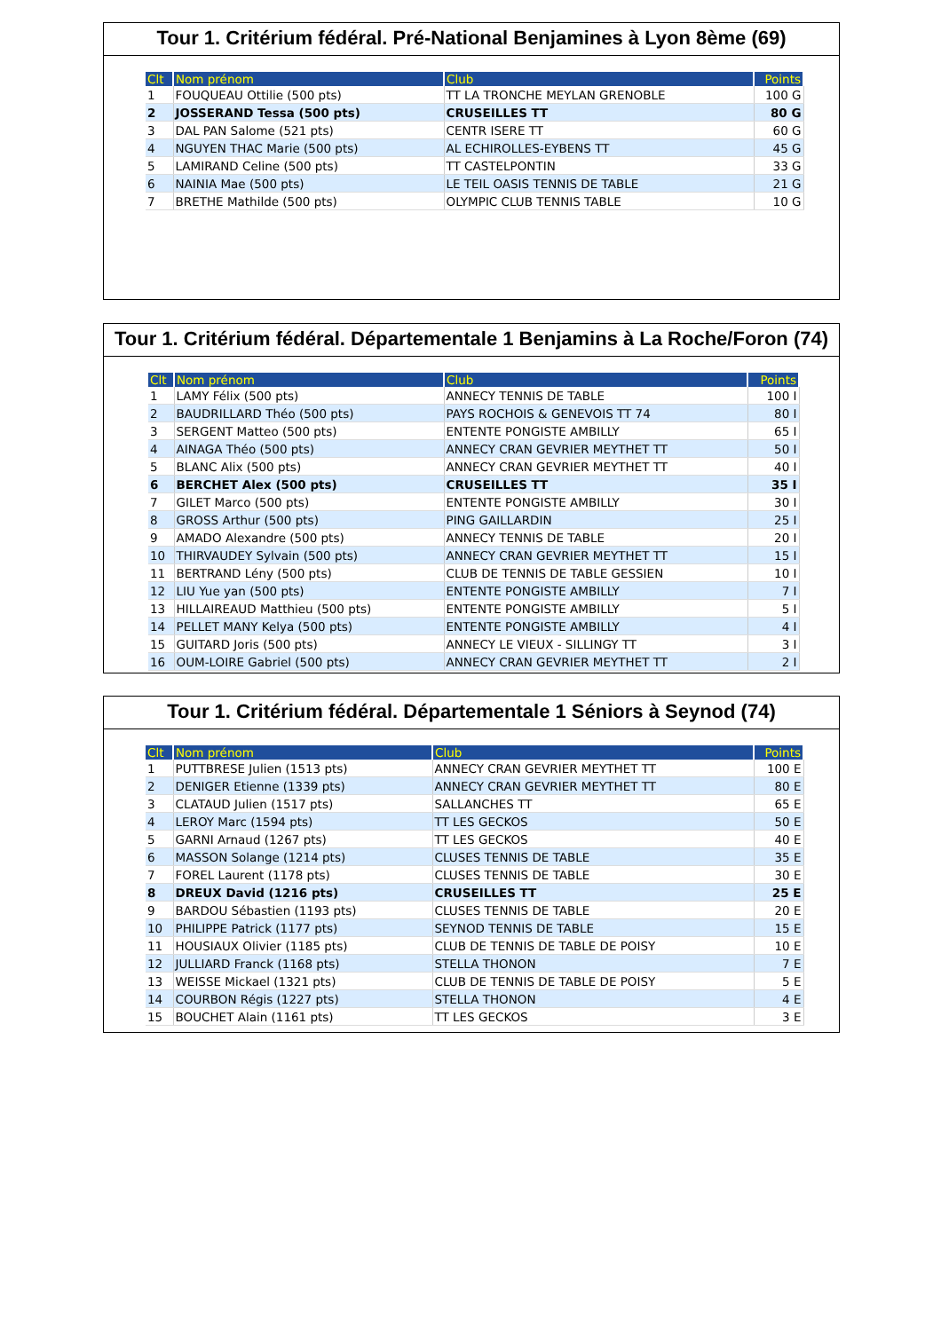Tour 1. Critérium fédéral. Pré-National Benjamines à Lyon 8ème (69)
| Clt | Nom prénom | Club | Points |
| --- | --- | --- | --- |
| 1 | FOUQUEAU Ottilie (500 pts) | TT LA TRONCHE MEYLAN GRENOBLE | 100 G |
| 2 | JOSSERAND Tessa (500 pts) | CRUSEILLES TT | 80 G |
| 3 | DAL PAN Salome (521 pts) | CENTR ISERE TT | 60 G |
| 4 | NGUYEN THAC Marie (500 pts) | AL ECHIROLLES-EYBENS TT | 45 G |
| 5 | LAMIRAND Celine (500 pts) | TT CASTELPONTIN | 33 G |
| 6 | NAINIA Mae (500 pts) | LE TEIL OASIS TENNIS DE TABLE | 21 G |
| 7 | BRETHE Mathilde (500 pts) | OLYMPIC CLUB TENNIS TABLE | 10 G |
Tour 1. Critérium fédéral. Départementale 1 Benjamins à La Roche/Foron (74)
| Clt | Nom prénom | Club | Points |
| --- | --- | --- | --- |
| 1 | LAMY Félix (500 pts) | ANNECY TENNIS DE TABLE | 100 I |
| 2 | BAUDRILLARD Théo (500 pts) | PAYS ROCHOIS & GENEVOIS TT 74 | 80 I |
| 3 | SERGENT Matteo (500 pts) | ENTENTE PONGISTE AMBILLY | 65 I |
| 4 | AINAGA Théo (500 pts) | ANNECY CRAN GEVRIER MEYTHET TT | 50 I |
| 5 | BLANC Alix (500 pts) | ANNECY CRAN GEVRIER MEYTHET TT | 40 I |
| 6 | BERCHET Alex (500 pts) | CRUSEILLES TT | 35 I |
| 7 | GILET Marco (500 pts) | ENTENTE PONGISTE AMBILLY | 30 I |
| 8 | GROSS Arthur (500 pts) | PING GAILLARDIN | 25 I |
| 9 | AMADO Alexandre (500 pts) | ANNECY TENNIS DE TABLE | 20 I |
| 10 | THIRVAUDEY Sylvain (500 pts) | ANNECY CRAN GEVRIER MEYTHET TT | 15 I |
| 11 | BERTRAND Lény (500 pts) | CLUB DE TENNIS DE TABLE GESSIEN | 10 I |
| 12 | LIU Yue yan (500 pts) | ENTENTE PONGISTE AMBILLY | 7 I |
| 13 | HILLAIREAUD Matthieu (500 pts) | ENTENTE PONGISTE AMBILLY | 5 I |
| 14 | PELLET MANY Kelya (500 pts) | ENTENTE PONGISTE AMBILLY | 4 I |
| 15 | GUITARD Joris (500 pts) | ANNECY LE VIEUX - SILLINGY TT | 3 I |
| 16 | OUM-LOIRE Gabriel (500 pts) | ANNECY CRAN GEVRIER MEYTHET TT | 2 I |
Tour 1. Critérium fédéral. Départementale 1 Séniors à Seynod (74)
| Clt | Nom prénom | Club | Points |
| --- | --- | --- | --- |
| 1 | PUTTBRESE Julien (1513 pts) | ANNECY CRAN GEVRIER MEYTHET TT | 100 E |
| 2 | DENIGER Etienne (1339 pts) | ANNECY CRAN GEVRIER MEYTHET TT | 80 E |
| 3 | CLATAUD Julien (1517 pts) | SALLANCHES TT | 65 E |
| 4 | LEROY Marc (1594 pts) | TT LES GECKOS | 50 E |
| 5 | GARNI Arnaud (1267 pts) | TT LES GECKOS | 40 E |
| 6 | MASSON Solange (1214 pts) | CLUSES TENNIS DE TABLE | 35 E |
| 7 | FOREL Laurent (1178 pts) | CLUSES TENNIS DE TABLE | 30 E |
| 8 | DREUX David (1216 pts) | CRUSEILLES TT | 25 E |
| 9 | BARDOU Sébastien (1193 pts) | CLUSES TENNIS DE TABLE | 20 E |
| 10 | PHILIPPE Patrick (1177 pts) | SEYNOD TENNIS DE TABLE | 15 E |
| 11 | HOUSIAUX Olivier (1185 pts) | CLUB DE TENNIS DE TABLE DE POISY | 10 E |
| 12 | JULLIARD Franck (1168 pts) | STELLA THONON | 7 E |
| 13 | WEISSE Mickael (1321 pts) | CLUB DE TENNIS DE TABLE DE POISY | 5 E |
| 14 | COURBON Régis (1227 pts) | STELLA THONON | 4 E |
| 15 | BOUCHET Alain (1161 pts) | TT LES GECKOS | 3 E |